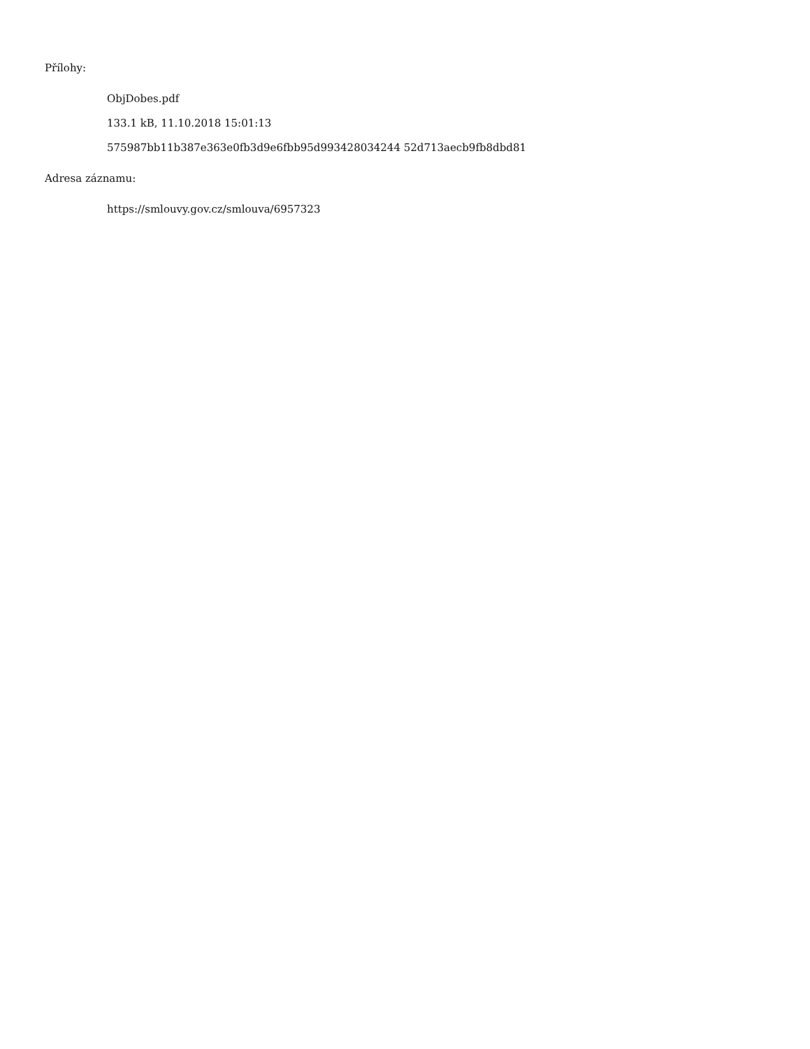Přílohy:
ObjDobes.pdf
133.1 kB, 11.10.2018 15:01:13
575987bb11b387e363e0fb3d9e6fbb95d993428034244 52d713aecb9fb8dbd81
Adresa záznamu:
https://smlouvy.gov.cz/smlouva/6957323